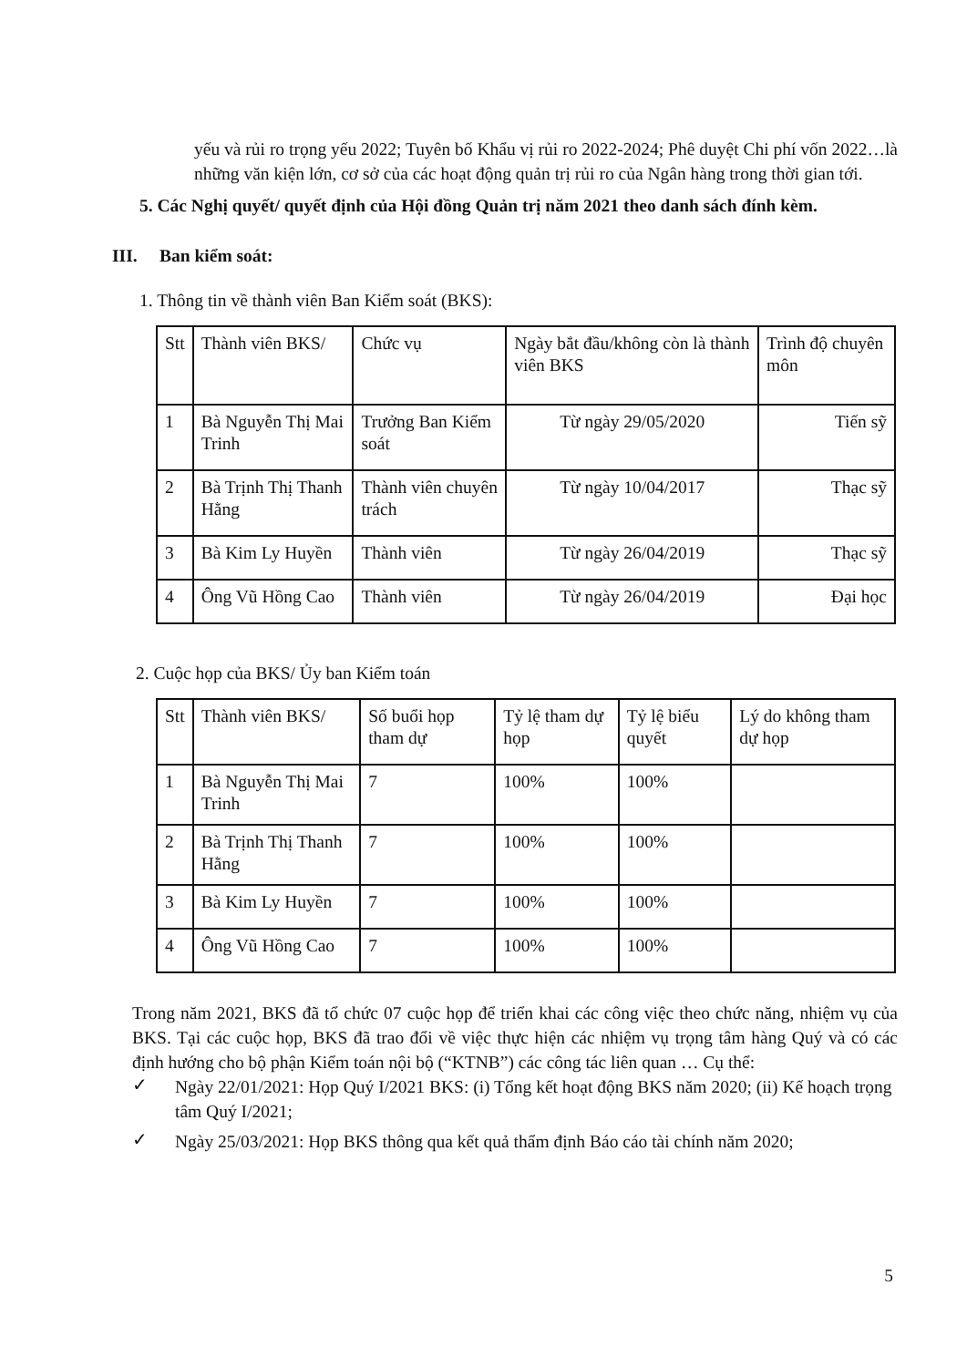yếu và rủi ro trọng yếu 2022; Tuyên bố Khẩu vị rủi ro 2022-2024; Phê duyệt Chi phí vốn 2022…là những văn kiện lớn, cơ sở của các hoạt động quản trị rủi ro của Ngân hàng trong thời gian tới.
5. Các Nghị quyết/ quyết định của Hội đồng Quản trị năm 2021 theo danh sách đính kèm.
III. Ban kiểm soát:
1. Thông tin về thành viên Ban Kiểm soát (BKS):
| Stt | Thành viên BKS/ | Chức vụ | Ngày bắt đầu/không còn là thành viên BKS | Trình độ chuyên môn |
| --- | --- | --- | --- | --- |
| 1 | Bà Nguyễn Thị Mai Trinh | Trưởng Ban Kiểm soát | Từ ngày 29/05/2020 | Tiến sỹ |
| 2 | Bà Trịnh Thị Thanh Hằng | Thành viên chuyên trách | Từ ngày 10/04/2017 | Thạc sỹ |
| 3 | Bà Kim Ly Huyền | Thành viên | Từ ngày 26/04/2019 | Thạc sỹ |
| 4 | Ông Vũ Hồng Cao | Thành viên | Từ ngày 26/04/2019 | Đại học |
2. Cuộc họp của BKS/ Ủy ban Kiểm toán
| Stt | Thành viên BKS/ | Số buổi họp tham dự | Tỷ lệ tham dự họp | Tỷ lệ biểu quyết | Lý do không tham dự họp |
| --- | --- | --- | --- | --- | --- |
| 1 | Bà Nguyễn Thị Mai Trinh | 7 | 100% | 100% | |
| 2 | Bà Trịnh Thị Thanh Hằng | 7 | 100% | 100% | |
| 3 | Bà Kim Ly Huyền | 7 | 100% | 100% | |
| 4 | Ông Vũ Hồng Cao | 7 | 100% | 100% | |
Trong năm 2021, BKS đã tổ chức 07 cuộc họp để triển khai các công việc theo chức năng, nhiệm vụ của BKS. Tại các cuộc họp, BKS đã trao đổi về việc thực hiện các nhiệm vụ trọng tâm hàng Quý và có các định hướng cho bộ phận Kiểm toán nội bộ (“KTNB”) các công tác liên quan … Cụ thể:
✓
Ngày 22/01/2021: Họp Quý I/2021 BKS: (i) Tổng kết hoạt động BKS năm 2020; (ii) Kế hoạch trọng tâm Quý I/2021;
✓
Ngày 25/03/2021: Họp BKS thông qua kết quả thẩm định Báo cáo tài chính năm 2020;
5